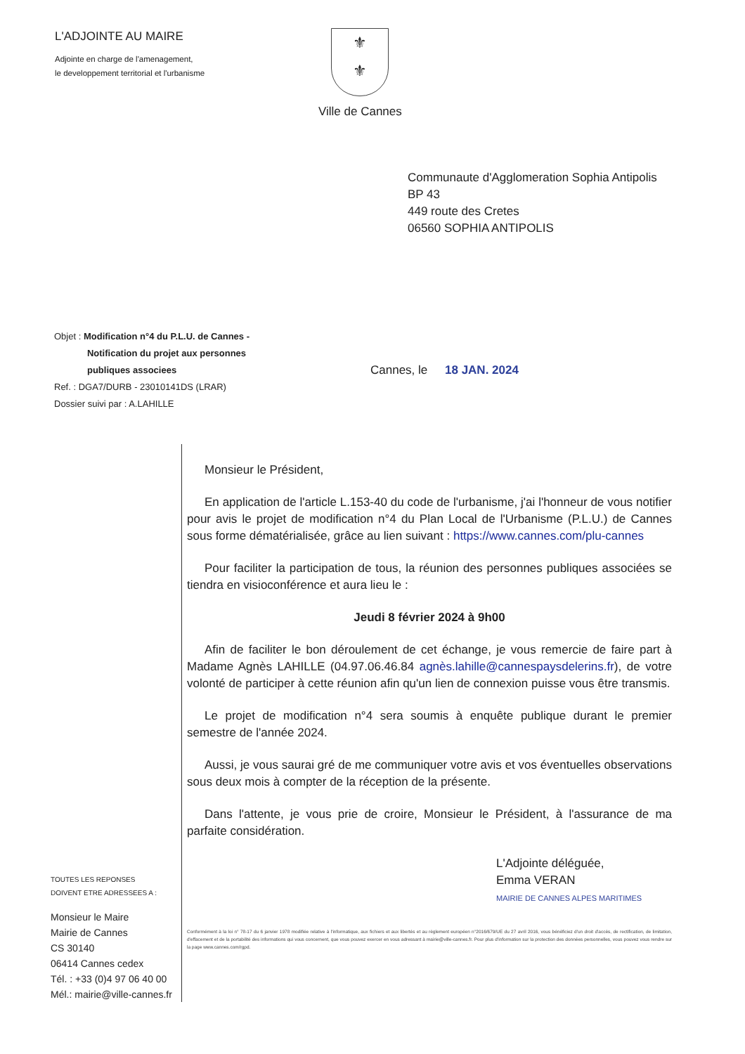L'ADJOINTE AU MAIRE
Adjointe en charge de l'amenagement,
le developpement territorial et l'urbanisme
⚜
⚜
Ville de Cannes
Communaute d'Agglomeration Sophia Antipolis
BP 43
449 route des Cretes
06560 SOPHIA ANTIPOLIS
Objet : Modification n°4 du P.L.U. de Cannes -
Notification du projet aux personnes
publiques associees
Ref. : DGA7/DURB - 23010141DS (LRAR)
Dossier suivi par : A.LAHILLE
Cannes, le 18 JAN. 2024
TOUTES LES REPONSES
DOIVENT ETRE ADRESSEES A :
Monsieur le Maire
Mairie de Cannes
CS 30140
06414 Cannes cedex
Tél. : +33 (0)4 97 06 40 00
Mél.: mairie@ville-cannes.fr
Monsieur le Président,
En application de l'article L.153-40 du code de l'urbanisme, j'ai l'honneur de vous notifier pour avis le projet de modification n°4 du Plan Local de l'Urbanisme (P.L.U.) de Cannes sous forme dématérialisée, grâce au lien suivant : https://www.cannes.com/plu-cannes
Pour faciliter la participation de tous, la réunion des personnes publiques associées se tiendra en visioconférence et aura lieu le :
Jeudi 8 février 2024 à 9h00
Afin de faciliter le bon déroulement de cet échange, je vous remercie de faire part à Madame Agnès LAHILLE (04.97.06.46.84 agnès.lahille@cannespaysdelerins.fr), de votre volonté de participer à cette réunion afin qu'un lien de connexion puisse vous être transmis.
Le projet de modification n°4 sera soumis à enquête publique durant le premier semestre de l'année 2024.
Aussi, je vous saurai gré de me communiquer votre avis et vos éventuelles observations sous deux mois à compter de la réception de la présente.
Dans l'attente, je vous prie de croire, Monsieur le Président, à l'assurance de ma parfaite considération.
L'Adjointe déléguée,
Emma VERAN
MAIRIE DE CANNES ALPES MARITIMES
Conformément à la loi n° 78-17 du 6 janvier 1978 modifiée relative à l'informatique, aux fichiers et aux libertés et au règlement européen n°2016/679/UE du 27 avril 2016, vous bénéficiez d'un droit d'accès, de rectification, de limitation, d'effacement et de la portabilité des informations qui vous concernent, que vous pouvez exercer en vous adressant à mairie@ville-cannes.fr. Pour plus d'information sur la protection des données personnelles, vous pouvez vous rendre sur la page www.cannes.com/rgpd.